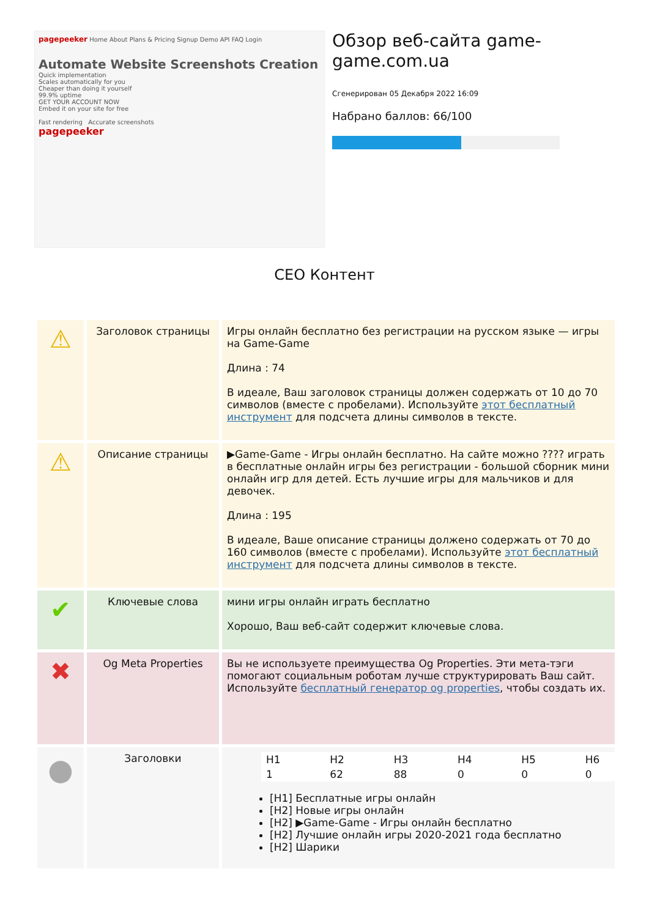pagepeeker Home About Plans & Pricing Signup Demo API FAQ Login
Automate Website Screenshots Creation
Quick implementation
Scales automatically for you
Cheaper than doing it yourself
99.9% uptime
GET YOUR ACCOUNT NOW
Embed it on your site for free
Fast rendering Accurate screenshots
pagepeeker
Обзор веб-сайта game-game.com.ua
Сгенерирован 05 Декабря 2022 16:09
Набрано баллов: 66/100
CEO Контент
| ⚠ | Заголовок страницы | Игры онлайн бесплатно без регистрации на русском языке — игры на Game-Game Длина : 74 В идеале, Ваш заголовок страницы должен содержать от 10 до 70 символов (вместе с пробелами). Используйте этот бесплатный инструмент для подсчета длины символов в тексте. |
| ⚠ | Описание страницы | ▶Game-Game - Игры онлайн бесплатно. На сайте можно ???? играть в бесплатные онлайн игры без регистрации - большой сборник мини онлайн игр для детей. Есть лучшие игры для мальчиков и для девочек. Длина : 195 В идеале, Ваше описание страницы должено содержать от 70 до 160 символов (вместе с пробелами). Используйте этот бесплатный инструмент для подсчета длины символов в тексте. |
| ✔ | Ключевые слова | мини игры онлайн играть бесплатно Хорошо, Ваш веб-сайт содержит ключевые слова. |
| ✖ | Og Meta Properties | Вы не используете преимущества Og Properties. Эти мета-тэги помогают социальным роботам лучше структурировать Ваш сайт. Используйте бесплатный генератор og properties , чтобы создать их. |
| ● | Заголовки | / H1 / H2 / H3 / H4 / H5 / H6 / / 1 / 62 / 88 / 0 / 0 / 0 / [H1] Бесплатные игры онлайн [H2] Новые игры онлайн [H2] ▶Game-Game - Игры онлайн бесплатно [H2] Лучшие онлайн игры 2020-2021 года бесплатно [H2] Шарики |